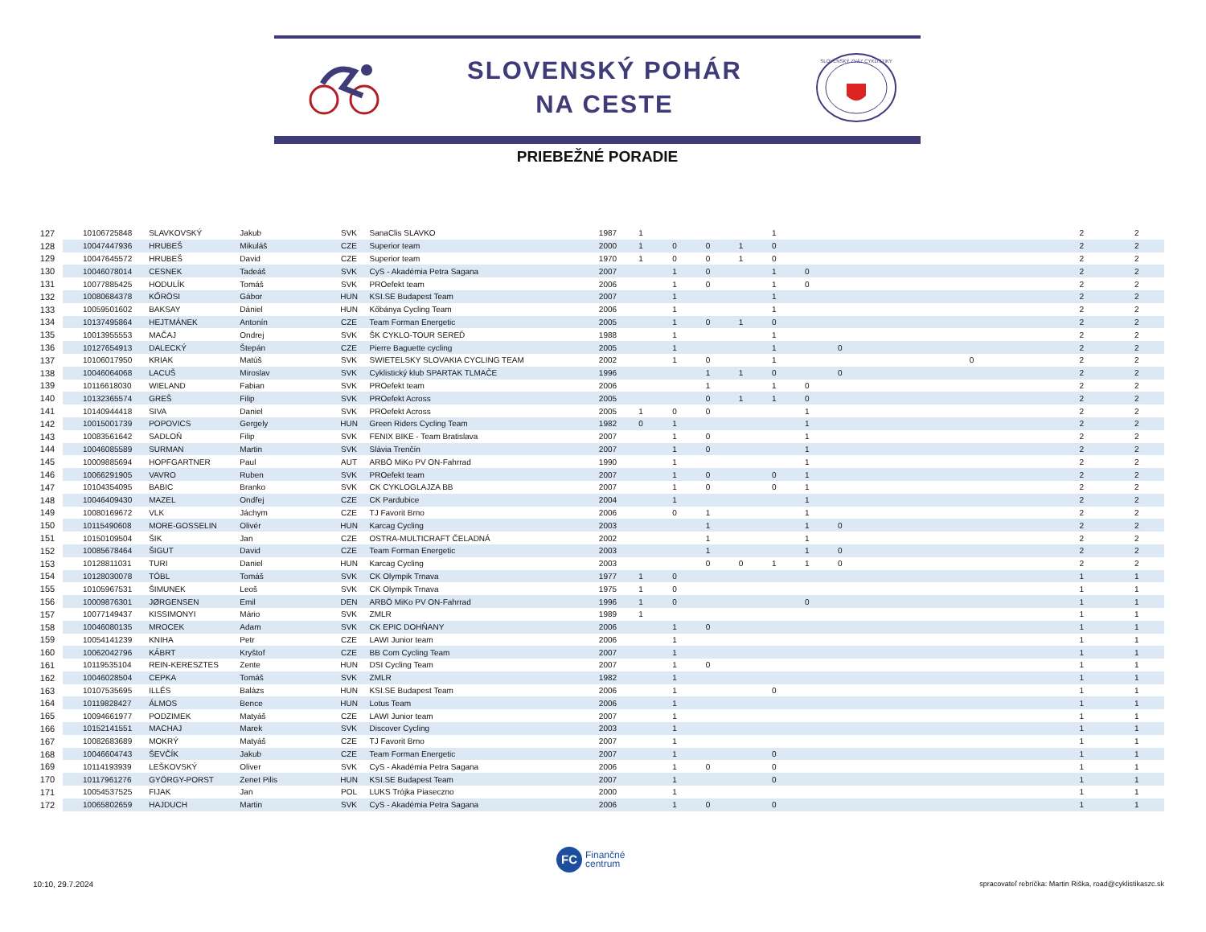SLOVENSKÝ POHÁR
NA CESTE
SLOVENSKÝ ZVÄZ CYKLISTIKY
PRIEBEŽNÉ PORADIE
| 127 | 10106725848 | SLAVKOVSKÝ | Jakub | SVK | SanaClis SLAVKO | 1987 | 1 | | | | 1 | | | | | | 2 | | 2 | |
| 128 | 10047447936 | HRUBEŠ | Mikuláš | CZE | Superior team | 2000 | 1 | 0 | 0 | 1 | 0 | | | | | | 2 | | 2 | |
| 129 | 10047645572 | HRUBEŠ | David | CZE | Superior team | 1970 | 1 | 0 | 0 | 1 | 0 | | | | | | 2 | | 2 | |
| 130 | 10046078014 | CESNEK | Tadeáš | SVK | CyS - Akadémia Petra Sagana | 2007 | | 1 | 0 | | 1 | 0 | | | | | 2 | | 2 | |
| 131 | 10077885425 | HODULÍK | Tomáš | SVK | PROefekt team | 2006 | | 1 | 0 | | 1 | 0 | | | | | 2 | | 2 | |
| 132 | 10080684378 | KŐRÖSI | Gábor | HUN | KSI.SE Budapest Team | 2007 | | 1 | | | 1 | | | | | | 2 | | 2 | |
| 133 | 10059501602 | BAKSAY | Dániel | HUN | Kőbánya Cycling Team | 2006 | | 1 | | | 1 | | | | | | 2 | | 2 | |
| 134 | 10137495864 | HEJTMÁNEK | Antonín | CZE | Team Forman Energetic | 2005 | | 1 | 0 | 1 | 0 | | | | | | 2 | | 2 | |
| 135 | 10013955553 | MAČAJ | Ondrej | SVK | ŠK CYKLO-TOUR SEREĎ | 1988 | | 1 | | | 1 | | | | | | 2 | | 2 | |
| 136 | 10127654913 | DALECKÝ | Štepán | CZE | Pierre Baguette cycling | 2005 | | 1 | | | 1 | | 0 | | | | 2 | | 2 | |
| 137 | 10106017950 | KRIAK | Matúš | SVK | SWIETELSKY SLOVAKIA CYCLING TEAM | 2002 | | 1 | 0 | | 1 | | | | 0 | | 2 | | 2 | |
| 138 | 10046064068 | LACUŠ | Miroslav | SVK | Cyklistický klub SPARTAK TLMAČE | 1996 | | | 1 | 1 | 0 | | 0 | | | | 2 | | 2 | |
| 139 | 10116618030 | WIELAND | Fabian | SVK | PROefekt team | 2006 | | | 1 | | 1 | 0 | | | | | 2 | | 2 | |
| 140 | 10132365574 | GREŠ | Filip | SVK | PROefekt Across | 2005 | | | 0 | 1 | 1 | 0 | | | | | 2 | | 2 | |
| 141 | 10140944418 | SIVA | Daniel | SVK | PROefekt Across | 2005 | 1 | 0 | 0 | | | 1 | | | | | 2 | | 2 | |
| 142 | 10015001739 | POPOVICS | Gergely | HUN | Green Riders Cycling Team | 1982 | 0 | 1 | | | | 1 | | | | | 2 | | 2 | |
| 143 | 10083561642 | SADLOŇ | Filip | SVK | FENIX BIKE - Team Bratislava | 2007 | | 1 | 0 | | | 1 | | | | | 2 | | 2 | |
| 144 | 10046085589 | SURMAN | Martin | SVK | Slávia Trenčín | 2007 | | 1 | 0 | | | 1 | | | | | 2 | | 2 | |
| 145 | 10009885694 | HOPFGARTNER | Paul | AUT | ARBÖ MiKo PV ON-Fahrrad | 1990 | | 1 | | | | 1 | | | | | 2 | | 2 | |
| 146 | 10066291905 | VAVRO | Ruben | SVK | PROefekt team | 2007 | | 1 | 0 | | 0 | 1 | | | | | 2 | | 2 | |
| 147 | 10104354095 | BABIC | Branko | SVK | CK CYKLOGLAJZA BB | 2007 | | 1 | 0 | | 0 | 1 | | | | | 2 | | 2 | |
| 148 | 10046409430 | MAZEL | Ondřej | CZE | CK Pardubice | 2004 | | 1 | | | | 1 | | | | | 2 | | 2 | |
| 149 | 10080169672 | VLK | Jáchym | CZE | TJ Favorit Brno | 2006 | | 0 | 1 | | | 1 | | | | | 2 | | 2 | |
| 150 | 10115490608 | MORE-GOSSELIN | Olivér | HUN | Karcag Cycling | 2003 | | | 1 | | | 1 | 0 | | | | 2 | | 2 | |
| 151 | 10150109504 | ŠIK | Jan | CZE | OSTRA-MULTICRAFT ČELADNÁ | 2002 | | | 1 | | | 1 | | | | | 2 | | 2 | |
| 152 | 10085678464 | ŠIGUT | David | CZE | Team Forman Energetic | 2003 | | | 1 | | | 1 | 0 | | | | 2 | | 2 | |
| 153 | 10128811031 | TURI | Daniel | HUN | Karcag Cycling | 2003 | | | 0 | 0 | 1 | 1 | 0 | | | | 2 | | 2 | |
| 154 | 10128030078 | TÓBL | Tomáš | SVK | CK Olympik Trnava | 1977 | 1 | 0 | | | | | | | | | 1 | | 1 | |
| 155 | 10105967531 | ŠIMUNEK | Leoš | SVK | CK Olympik Trnava | 1975 | 1 | 0 | | | | | | | | | 1 | | 1 | |
| 156 | 10009876301 | JØRGENSEN | Emil | DEN | ARBÖ MiKo PV ON-Fahrrad | 1996 | 1 | 0 | | | | 0 | | | | | 1 | | 1 | |
| 157 | 10077149437 | KISSIMONYI | Mário | SVK | ZMLR | 1989 | 1 | | | | | | | | | | 1 | | 1 | |
| 158 | 10046080135 | MROCEK | Adam | SVK | CK EPIC DOHŇANY | 2006 | | 1 | 0 | | | | | | | | 1 | | 1 | |
| 159 | 10054141239 | KNIHA | Petr | CZE | LAWI Junior team | 2006 | | 1 | | | | | | | | | 1 | | 1 | |
| 160 | 10062042796 | KÁBRT | Kryštof | CZE | BB Com Cycling Team | 2007 | | 1 | | | | | | | | | 1 | | 1 | |
| 161 | 10119535104 | REIN-KERESZTES | Zente | HUN | DSI Cycling Team | 2007 | | 1 | 0 | | | | | | | | 1 | | 1 | |
| 162 | 10046028504 | CEPKA | Tomáš | SVK | ZMLR | 1982 | | 1 | | | | | | | | | 1 | | 1 | |
| 163 | 10107535695 | ILLÉS | Balázs | HUN | KSI.SE Budapest Team | 2006 | | 1 | | | 0 | | | | | | 1 | | 1 | |
| 164 | 10119828427 | ÁLMOS | Bence | HUN | Lotus Team | 2006 | | 1 | | | | | | | | | 1 | | 1 | |
| 165 | 10094661977 | PODZIMEK | Matyáš | CZE | LAWI Junior team | 2007 | | 1 | | | | | | | | | 1 | | 1 | |
| 166 | 10152141551 | MACHAJ | Marek | SVK | Discover Cycling | 2003 | | 1 | | | | | | | | | 1 | | 1 | |
| 167 | 10082683689 | MOKRÝ | Matyáš | CZE | TJ Favorit Brno | 2007 | | 1 | | | | | | | | | 1 | | 1 | |
| 168 | 10046604743 | ŠEVČÍK | Jakub | CZE | Team Forman Energetic | 2007 | | 1 | | | 0 | | | | | | 1 | | 1 | |
| 169 | 10114193939 | LEŠKOVSKÝ | Oliver | SVK | CyS - Akadémia Petra Sagana | 2006 | | 1 | 0 | | 0 | | | | | | 1 | | 1 | |
| 170 | 10117961276 | GYÖRGY-PORST | Zenet Pilis | HUN | KSI.SE Budapest Team | 2007 | | 1 | | | 0 | | | | | | 1 | | 1 | |
| 171 | 10054537525 | FIJAK | Jan | POL | LUKS Trójka Piaseczno | 2000 | | 1 | | | | | | | | | 1 | | 1 | |
| 172 | 10065802659 | HAJDUCH | Martin | SVK | CyS - Akadémia Petra Sagana | 2006 | | 1 | 0 | | 0 | | | | | | 1 | | 1 | |
FC
Finančné
centrum
10:10, 29.7.2024
spracovateľ rebríčka: Martin Riška, road@cyklistikaszc.sk